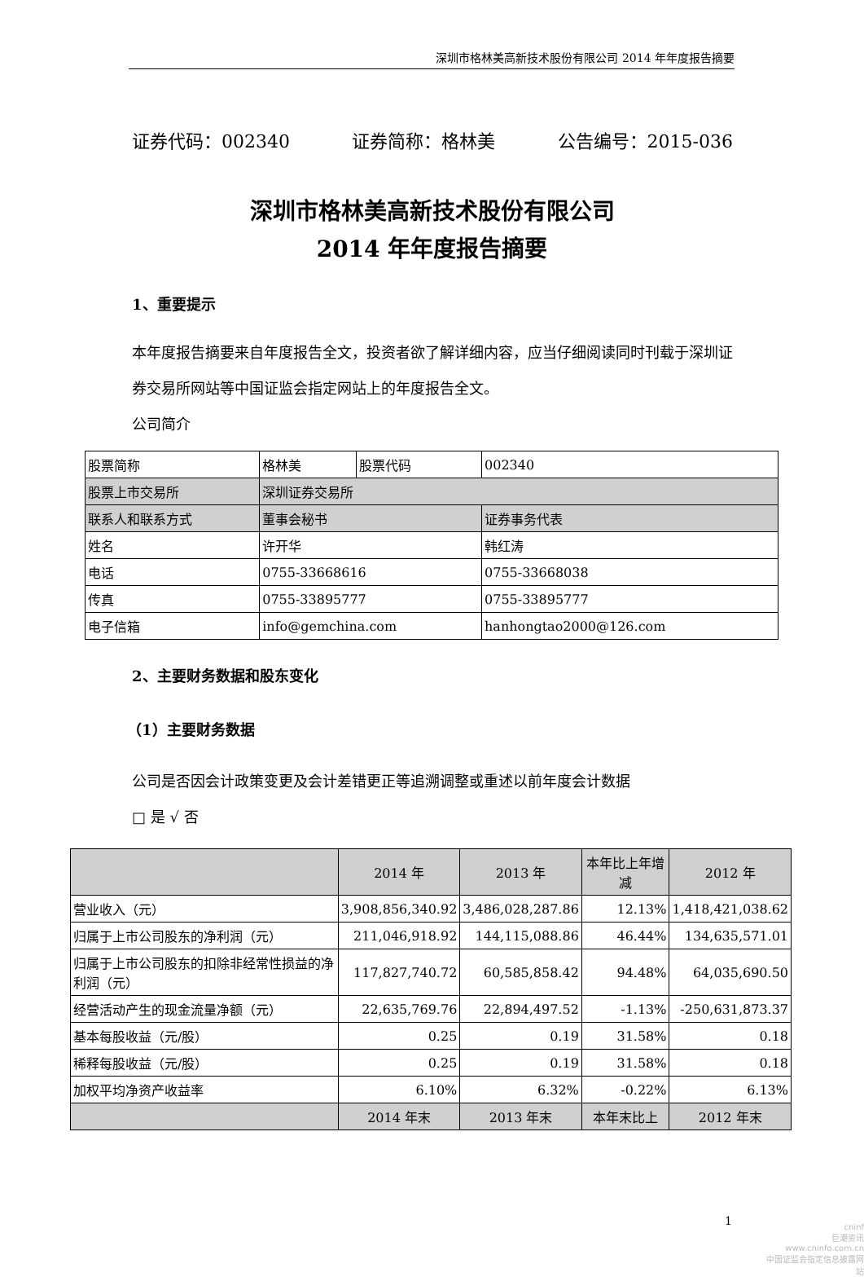深圳市格林美高新技术股份有限公司 2014 年年度报告摘要
证券代码：002340 证券简称：格林美 公告编号：2015-036
深圳市格林美高新技术股份有限公司
2014 年年度报告摘要
1、重要提示
本年度报告摘要来自年度报告全文，投资者欲了解详细内容，应当仔细阅读同时刊载于深圳证券交易所网站等中国证监会指定网站上的年度报告全文。
公司简介
| 股票简称 | 格林美 | 股票代码 | 002340 |
| 股票上市交易所 | 深圳证券交易所 | | |
| 联系人和联系方式 | 董事会秘书 | | 证券事务代表 |
| 姓名 | 许开华 | | 韩红涛 |
| 电话 | 0755-33668616 | | 0755-33668038 |
| 传真 | 0755-33895777 | | 0755-33895777 |
| 电子信箱 | info@gemchina.com | | hanhongtao2000@126.com |
2、主要财务数据和股东变化
（1）主要财务数据
公司是否因会计政策变更及会计差错更正等追溯调整或重述以前年度会计数据
□ 是 √ 否
| | 2014 年 | 2013 年 | 本年比上年增减 | 2012 年 |
| --- | --- | --- | --- | --- |
| 营业收入（元） | 3,908,856,340.92 | 3,486,028,287.86 | 12.13% | 1,418,421,038.62 |
| 归属于上市公司股东的净利润（元） | 211,046,918.92 | 144,115,088.86 | 46.44% | 134,635,571.01 |
| 归属于上市公司股东的扣除非经常性损益的净利润（元） | 117,827,740.72 | 60,585,858.42 | 94.48% | 64,035,690.50 |
| 经营活动产生的现金流量净额（元） | 22,635,769.76 | 22,894,497.52 | -1.13% | -250,631,873.37 |
| 基本每股收益（元/股） | 0.25 | 0.19 | 31.58% | 0.18 |
| 稀释每股收益（元/股） | 0.25 | 0.19 | 31.58% | 0.18 |
| 加权平均净资产收益率 | 6.10% | 6.32% | -0.22% | 6.13% |
| | 2014 年末 | 2013 年末 | 本年末比上 | 2012 年末 |
1
cninf
巨潮资讯
www.cninfo.com.cn
中国证监会指定信息披露网站